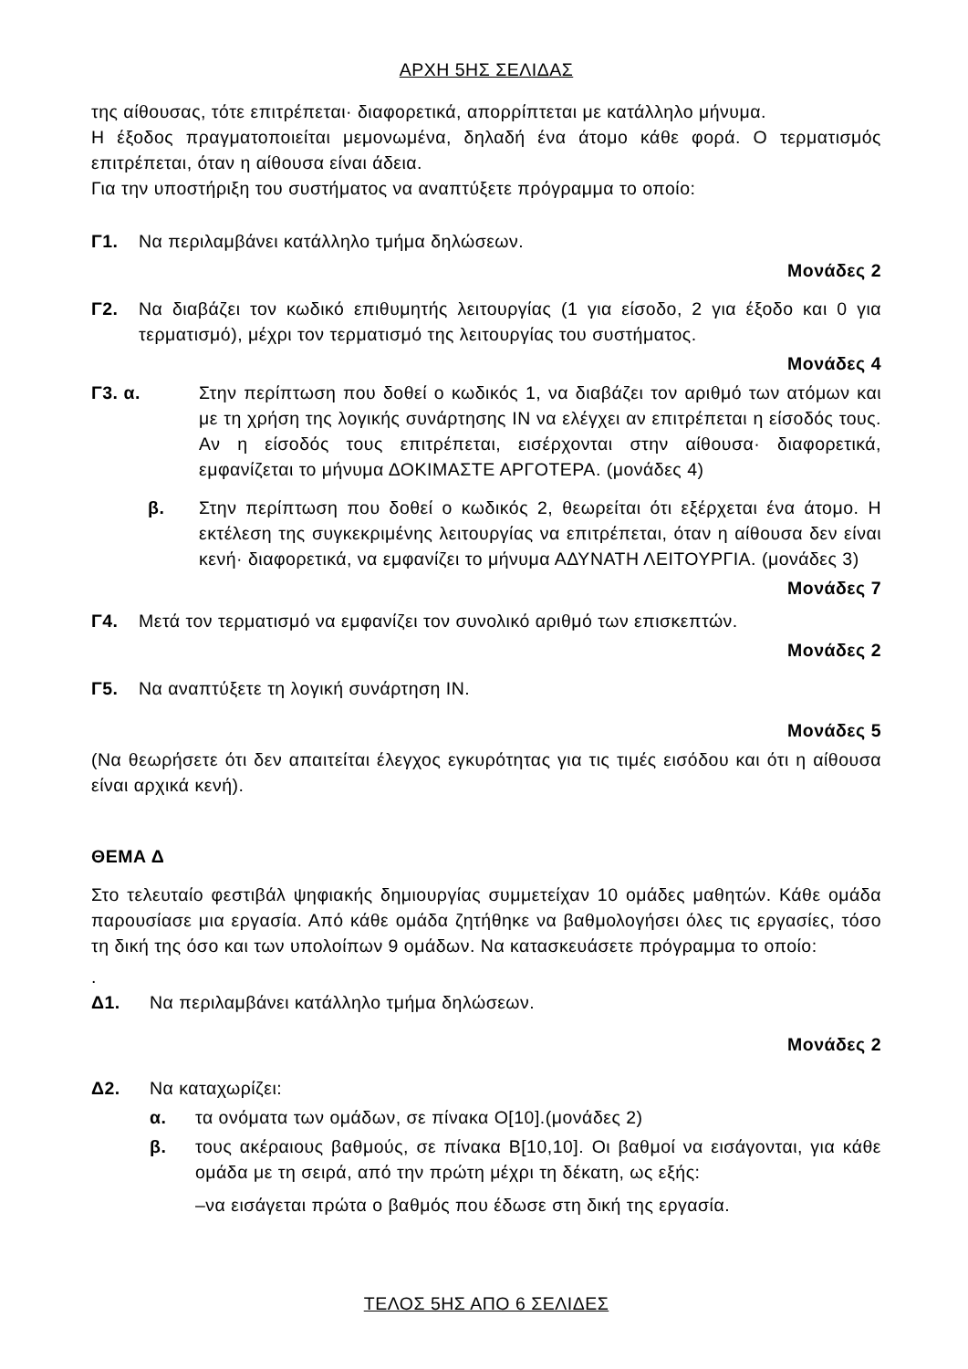ΑΡΧΗ 5ΗΣ ΣΕΛΙΔΑΣ
της αίθουσας, τότε επιτρέπεται· διαφορετικά, απορρίπτεται με κατάλληλο μήνυμα.
Η έξοδος πραγματοποιείται μεμονωμένα, δηλαδή ένα άτομο κάθε φορά. Ο τερματισμός επιτρέπεται, όταν η αίθουσα είναι άδεια.
Για την υποστήριξη του συστήματος να αναπτύξετε πρόγραμμα το οποίο:
Γ1. Να περιλαμβάνει κατάλληλο τμήμα δηλώσεων.
Μονάδες 2
Γ2. Να διαβάζει τον κωδικό επιθυμητής λειτουργίας (1 για είσοδο, 2 για έξοδο και 0 για τερματισμό), μέχρι τον τερματισμό της λειτουργίας του συστήματος.
Μονάδες 4
Γ3. α. Στην περίπτωση που δοθεί ο κωδικός 1, να διαβάζει τον αριθμό των ατόμων και με τη χρήση της λογικής συνάρτησης ΙΝ να ελέγχει αν επιτρέπεται η είσοδός τους. Αν η είσοδός τους επιτρέπεται, εισέρχονται στην αίθουσα· διαφορετικά, εμφανίζεται το μήνυμα ΔΟΚΙΜΑΣΤΕ ΑΡΓΟΤΕΡΑ. (μονάδες 4)
β. Στην περίπτωση που δοθεί ο κωδικός 2, θεωρείται ότι εξέρχεται ένα άτομο. Η εκτέλεση της συγκεκριμένης λειτουργίας να επιτρέπεται, όταν η αίθουσα δεν είναι κενή· διαφορετικά, να εμφανίζει το μήνυμα ΑΔΥΝΑΤΗ ΛΕΙΤΟΥΡΓΙΑ. (μονάδες 3)
Μονάδες 7
Γ4. Μετά τον τερματισμό να εμφανίζει τον συνολικό αριθμό των επισκεπτών.
Μονάδες 2
Γ5. Να αναπτύξετε τη λογική συνάρτηση ΙΝ.
Μονάδες 5
(Να θεωρήσετε ότι δεν απαιτείται έλεγχος εγκυρότητας για τις τιμές εισόδου και ότι η αίθουσα είναι αρχικά κενή).
ΘΕΜΑ Δ
Στο τελευταίο φεστιβάλ ψηφιακής δημιουργίας συμμετείχαν 10 ομάδες μαθητών. Κάθε ομάδα παρουσίασε μια εργασία. Από κάθε ομάδα ζητήθηκε να βαθμολογήσει όλες τις εργασίες, τόσο τη δική της όσο και των υπολοίπων 9 ομάδων. Να κατασκευάσετε πρόγραμμα το οποίο:
.
Δ1. Να περιλαμβάνει κατάλληλο τμήμα δηλώσεων.
Μονάδες 2
Δ2. Να καταχωρίζει:
α. τα ονόματα των ομάδων, σε πίνακα Ο[10].(μονάδες 2)
β. τους ακέραιους βαθμούς, σε πίνακα Β[10,10]. Οι βαθμοί να εισάγονται, για κάθε ομάδα με τη σειρά, από την πρώτη μέχρι τη δέκατη, ως εξής:
–να εισάγεται πρώτα ο βαθμός που έδωσε στη δική της εργασία.
ΤΕΛΟΣ 5ΗΣ ΑΠΟ 6 ΣΕΛΙΔΕΣ